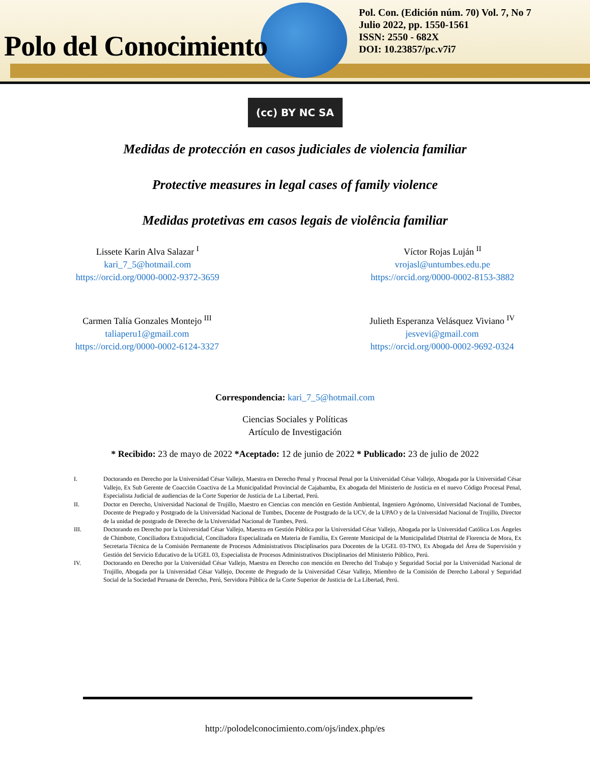Polo del Conocimiento
Pol. Con. (Edición núm. 70) Vol. 7, No 7
Julio 2022, pp. 1550-1561
ISSN: 2550 - 682X
DOI: 10.23857/pc.v7i7
(cc) BY NC SA
Medidas de protección en casos judiciales de violencia familiar
Protective measures in legal cases of family violence
Medidas protetivas em casos legais de violência familiar
Lissete Karin Alva Salazar <sup>I</sup>
kari_7_5@hotmail.com
https://orcid.org/0000-0002-9372-3659
Víctor Rojas Luján <sup>II</sup>
vrojasl@untumbes.edu.pe
https://orcid.org/0000-0002-8153-3882
Carmen Talía Gonzales Montejo <sup>III</sup>
taliaperu1@gmail.com
https://orcid.org/0000-0002-6124-3327
Julieth Esperanza Velásquez Viviano <sup>IV</sup>
jesvevi@gmail.com
https://orcid.org/0000-0002-9692-0324
Correspondencia: kari_7_5@hotmail.com
Ciencias Sociales y Políticas
Artículo de Investigación
* Recibido: 23 de mayo de 2022 *Aceptado: 12 de junio de 2022 * Publicado: 23 de julio de 2022
I. Doctorando en Derecho por la Universidad César Vallejo, Maestra en Derecho Penal y Procesal Penal por la Universidad César Vallejo, Abogada por la Universidad César Vallejo, Ex Sub Gerente de Coacción Coactiva de La Municipalidad Provincial de Cajabamba, Ex abogada del Ministerio de Justicia en el nuevo Código Procesal Penal, Especialista Judicial de audiencias de la Corte Superior de Justicia de La Libertad, Perú.
II. Doctor en Derecho, Universidad Nacional de Trujillo, Maestro en Ciencias con mención en Gestión Ambiental, Ingeniero Agrónomo, Universidad Nacional de Tumbes, Docente de Pregrado y Postgrado de la Universidad Nacional de Tumbes, Docente de Postgrado de la UCV, de la UPAO y de la Universidad Nacional de Trujillo, Director de la unidad de postgrado de Derecho de la Universidad Nacional de Tumbes, Perú.
III. Doctorando en Derecho por la Universidad César Vallejo, Maestra en Gestión Pública por la Universidad César Vallejo, Abogada por la Universidad Católica Los Ángeles de Chimbote, Conciliadora Extrajudicial, Conciliadora Especializada en Materia de Familia, Ex Gerente Municipal de la Municipalidad Distrital de Florencia de Mora, Ex Secretaria Técnica de la Comisión Permanente de Procesos Administrativos Disciplinarios para Docentes de la UGEL 03-TNO, Ex Abogada del Área de Supervisión y Gestión del Servicio Educativo de la UGEL 03, Especialista de Procesos Administrativos Disciplinarios del Ministerio Público, Perú.
IV. Doctorando en Derecho por la Universidad César Vallejo, Maestra en Derecho con mención en Derecho del Trabajo y Seguridad Social por la Universidad Nacional de Trujillo, Abogada por la Universidad César Vallejo, Docente de Pregrado de la Universidad César Vallejo, Miembro de la Comisión de Derecho Laboral y Seguridad Social de la Sociedad Peruana de Derecho, Perú, Servidora Pública de la Corte Superior de Justicia de La Libertad, Perú.
http://polodelconocimiento.com/ojs/index.php/es